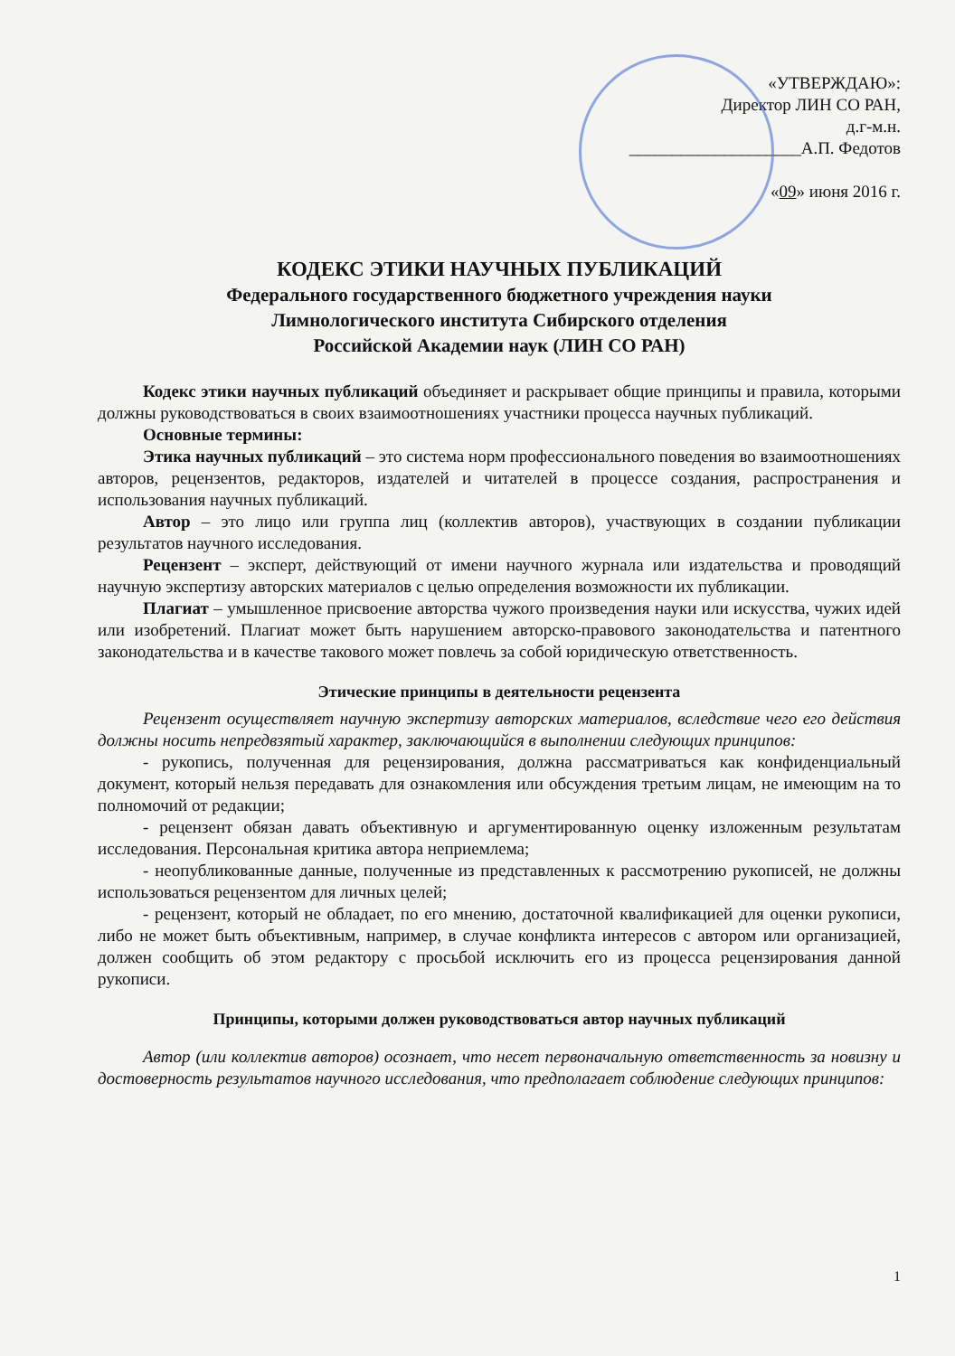«УТВЕРЖДАЮ»:
Директор ЛИН СО РАН,
д.г-м.н.
____________________А.П. Федотов
«09» июня 2016 г.
КОДЕКС ЭТИКИ НАУЧНЫХ ПУБЛИКАЦИЙ
Федерального государственного бюджетного учреждения науки
Лимнологического института Сибирского отделения
Российской Академии наук (ЛИН СО РАН)
Кодекс этики научных публикаций объединяет и раскрывает общие принципы и правила, которыми должны руководствоваться в своих взаимоотношениях участники процесса научных публикаций.
Основные термины:
Этика научных публикаций – это система норм профессионального поведения во взаимоотношениях авторов, рецензентов, редакторов, издателей и читателей в процессе создания, распространения и использования научных публикаций.
Автор – это лицо или группа лиц (коллектив авторов), участвующих в создании публикации результатов научного исследования.
Рецензент – эксперт, действующий от имени научного журнала или издательства и проводящий научную экспертизу авторских материалов с целью определения возможности их публикации.
Плагиат – умышленное присвоение авторства чужого произведения науки или искусства, чужих идей или изобретений. Плагиат может быть нарушением авторско-правового законодательства и патентного законодательства и в качестве такового может повлечь за собой юридическую ответственность.
Этические принципы в деятельности рецензента
Рецензент осуществляет научную экспертизу авторских материалов, вследствие чего его действия должны носить непредвзятый характер, заключающийся в выполнении следующих принципов:
- рукопись, полученная для рецензирования, должна рассматриваться как конфиденциальный документ, который нельзя передавать для ознакомления или обсуждения третьим лицам, не имеющим на то полномочий от редакции;
- рецензент обязан давать объективную и аргументированную оценку изложенным результатам исследования. Персональная критика автора неприемлема;
- неопубликованные данные, полученные из представленных к рассмотрению рукописей, не должны использоваться рецензентом для личных целей;
- рецензент, который не обладает, по его мнению, достаточной квалификацией для оценки рукописи, либо не может быть объективным, например, в случае конфликта интересов с автором или организацией, должен сообщить об этом редактору с просьбой исключить его из процесса рецензирования данной рукописи.
Принципы, которыми должен руководствоваться автор научных публикаций
Автор (или коллектив авторов) осознает, что несет первоначальную ответственность за новизну и достоверность результатов научного исследования, что предполагает соблюдение следующих принципов:
1